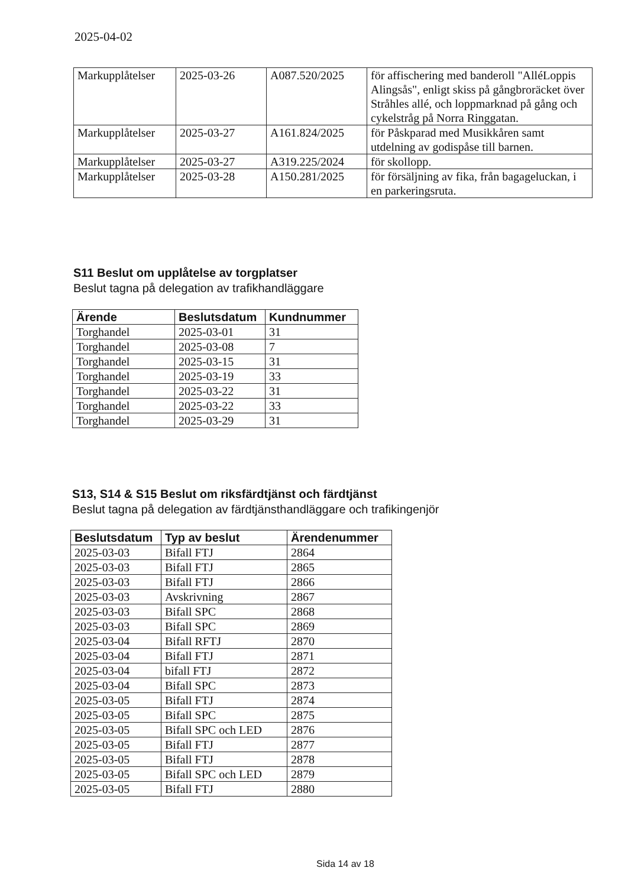2025-04-02
| Markupplåtelser | 2025-03-26 | A087.520/2025 | för affischering med banderoll "AlléLoppis Alingsås", enligt skiss på gångbroräcket över Stråhles allé, och loppmarknad på gång och cykelstråg på Norra Ringgatan. |
| Markupplåtelser | 2025-03-27 | A161.824/2025 | för Påskparad med Musikkåren samt utdelning av godispåse till barnen. |
| Markupplåtelser | 2025-03-27 | A319.225/2024 | för skollopp. |
| Markupplåtelser | 2025-03-28 | A150.281/2025 | för försäljning av fika, från bagageluckan, i en parkeringsruta. |
S11 Beslut om upplåtelse av torgplatser
Beslut tagna på delegation av trafikhandläggare
| Ärende | Beslutsdatum | Kundnummer |
| --- | --- | --- |
| Torghandel | 2025-03-01 | 31 |
| Torghandel | 2025-03-08 | 7 |
| Torghandel | 2025-03-15 | 31 |
| Torghandel | 2025-03-19 | 33 |
| Torghandel | 2025-03-22 | 31 |
| Torghandel | 2025-03-22 | 33 |
| Torghandel | 2025-03-29 | 31 |
S13, S14 & S15 Beslut om riksfärdtjänst och färdtjänst
Beslut tagna på delegation av färdtjänsthandläggare och trafikingenjör
| Beslutsdatum | Typ av beslut | Ärendenummer |
| --- | --- | --- |
| 2025-03-03 | Bifall FTJ | 2864 |
| 2025-03-03 | Bifall FTJ | 2865 |
| 2025-03-03 | Bifall FTJ | 2866 |
| 2025-03-03 | Avskrivning | 2867 |
| 2025-03-03 | Bifall SPC | 2868 |
| 2025-03-03 | Bifall SPC | 2869 |
| 2025-03-04 | Bifall RFTJ | 2870 |
| 2025-03-04 | Bifall FTJ | 2871 |
| 2025-03-04 | bifall FTJ | 2872 |
| 2025-03-04 | Bifall SPC | 2873 |
| 2025-03-05 | Bifall FTJ | 2874 |
| 2025-03-05 | Bifall SPC | 2875 |
| 2025-03-05 | Bifall SPC och LED | 2876 |
| 2025-03-05 | Bifall FTJ | 2877 |
| 2025-03-05 | Bifall FTJ | 2878 |
| 2025-03-05 | Bifall SPC och LED | 2879 |
| 2025-03-05 | Bifall FTJ | 2880 |
Sida 14 av 18